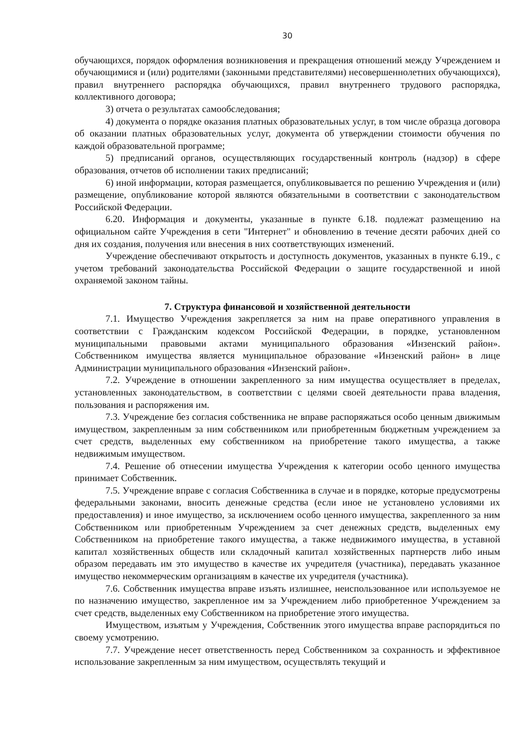30
обучающихся, порядок оформления возникновения и прекращения отношений между Учреждением и обучающимися и (или) родителями (законными представителями) несовершеннолетних обучающихся), правил внутреннего распорядка обучающихся, правил внутреннего трудового распорядка, коллективного договора;
3) отчета о результатах самообследования;
4) документа о порядке оказания платных образовательных услуг, в том числе образца договора об оказании платных образовательных услуг, документа об утверждении стоимости обучения по каждой образовательной программе;
5) предписаний органов, осуществляющих государственный контроль (надзор) в сфере образования, отчетов об исполнении таких предписаний;
6) иной информации, которая размещается, опубликовывается по решению Учреждения и (или) размещение, опубликование которой являются обязательными в соответствии с законодательством Российской Федерации.
6.20. Информация и документы, указанные в пункте 6.18. подлежат размещению на официальном сайте Учреждения в сети "Интернет" и обновлению в течение десяти рабочих дней со дня их создания, получения или внесения в них соответствующих изменений.
Учреждение обеспечивают открытость и доступность документов, указанных в пункте 6.19., с учетом требований законодательства Российской Федерации о защите государственной и иной охраняемой законом тайны.
7. Структура финансовой и хозяйственной деятельности
7.1. Имущество Учреждения закрепляется за ним на праве оперативного управления в соответствии с Гражданским кодексом Российской Федерации, в порядке, установленном муниципальными правовыми актами муниципального образования «Инзенский район». Собственником имущества является муниципальное образование «Инзенский район» в лице Администрации муниципального образования «Инзенский район».
7.2. Учреждение в отношении закрепленного за ним имущества осуществляет в пределах, установленных законодательством, в соответствии с целями своей деятельности права владения, пользования и распоряжения им.
7.3. Учреждение без согласия собственника не вправе распоряжаться особо ценным движимым имуществом, закрепленным за ним собственником или приобретенным бюджетным учреждением за счет средств, выделенных ему собственником на приобретение такого имущества, а также недвижимым имуществом.
7.4. Решение об отнесении имущества Учреждения к категории особо ценного имущества принимает Собственник.
7.5. Учреждение вправе с согласия Собственника в случае и в порядке, которые предусмотрены федеральными законами, вносить денежные средства (если иное не установлено условиями их предоставления) и иное имущество, за исключением особо ценного имущества, закрепленного за ним Собственником или приобретенным Учреждением за счет денежных средств, выделенных ему Собственником на приобретение такого имущества, а также недвижимого имущества, в уставной капитал хозяйственных обществ или складочный капитал хозяйственных партнерств либо иным образом передавать им это имущество в качестве их учредителя (участника), передавать указанное имущество некоммерческим организациям в качестве их учредителя (участника).
7.6. Собственник имущества вправе изъять излишнее, неиспользованное или используемое не по назначению имущество, закрепленное им за Учреждением либо приобретенное Учреждением за счет средств, выделенных ему Собственником на приобретение этого имущества.
Имуществом, изъятым у Учреждения, Собственник этого имущества вправе распорядиться по своему усмотрению.
7.7. Учреждение несет ответственность перед Собственником за сохранность и эффективное использование закрепленным за ним имуществом, осуществлять текущий и